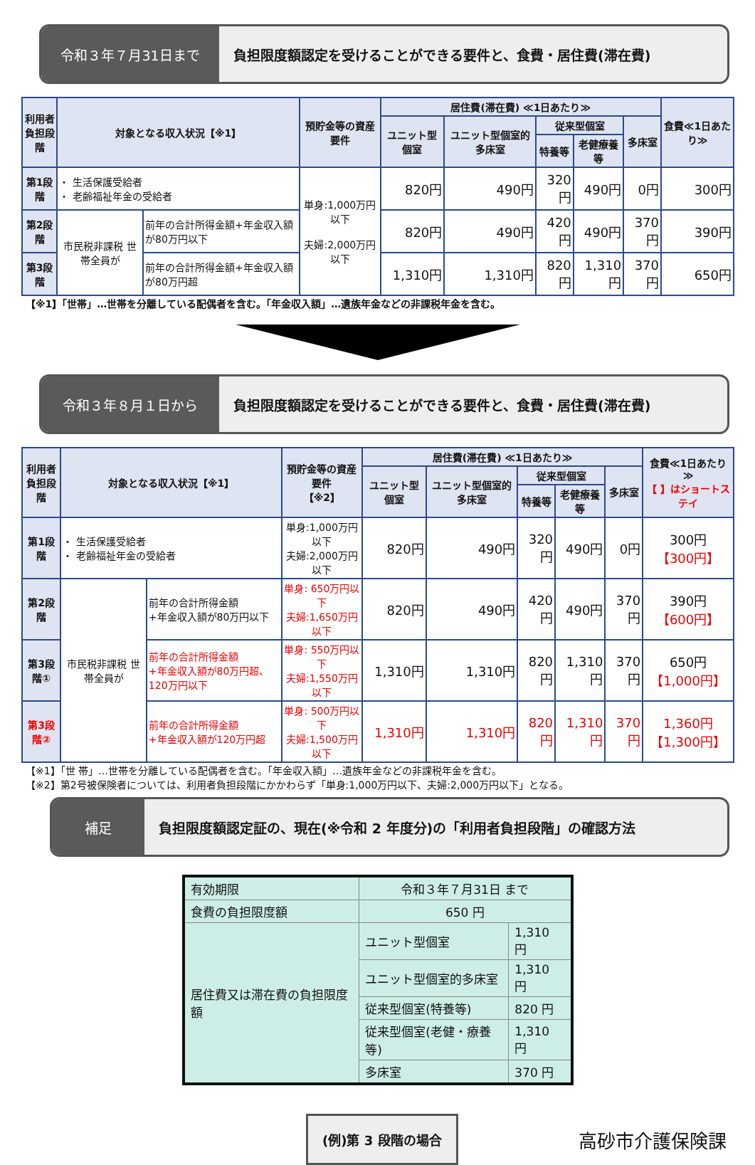令和３年７月31日まで 負担限度額認定を受けることができる要件と、食費・居住費(滞在費)
| 利用者 負担段階 | 対象となる収入状況【※1】 | | 預貯金等の資産要件 | 居住費(滞在費) ≪1日あたり≫ | | | | | 食費≪1日あたり≫ |
| --- | --- | --- | --- | --- | --- | --- | --- | --- | --- |
| | | | | ユニット型個室 | ユニット型個室的多床室 | 従来型個室 | | 多床室 | |
| | | | | | | 特養等 | 老健療養等 | | |
| 第1段階 | ・ 生活保護受給者 ・ 老齢福祉年金の受給者 | | 単身:1,000万円以下 夫婦:2,000万円以下 | 820円 | 490円 | 320円 | 490円 | 0円 | 300円 |
| 第2段階 | 市民税非課税 世帯全員が | 前年の合計所得金額+年金収入額が80万円以下 | | 820円 | 490円 | 420円 | 490円 | 370円 | 390円 |
| 第3段階 | | 前年の合計所得金額+年金収入額が80万円超 | | 1,310円 | 1,310円 | 820円 | 1,310円 | 370円 | 650円 |
【※1】「世帯」…世帯を分離している配偶者を含む。「年金収入額」…遺族年金などの非課税年金を含む。
令和３年８月１日から 負担限度額認定を受けることができる要件と、食費・居住費(滞在費)
| 利用者 負担段階 | 対象となる収入状況【※1】 | | 預貯金等の資産要件 【※2】 | 居住費(滞在費) ≪1日あたり≫ | | | | | 食費≪1日あたり≫ 【 】はショートステイ |
| --- | --- | --- | --- | --- | --- | --- | --- | --- | --- |
| | | | | ユニット型個室 | ユニット型個室的多床室 | 従来型個室 | | 多床室 | |
| | | | | | | 特養等 | 老健療養等 | | |
| 第1段階 | ・ 生活保護受給者 ・ 老齢福祉年金の受給者 | | 単身:1,000万円以下 夫婦:2,000万円以下 | 820円 | 490円 | 320円 | 490円 | 0円 | 300円 【300円】 |
| 第2段階 | 市民税非課税 世帯全員が | 前年の合計所得金額 +年金収入額が80万円以下 | 単身: 650万円以下 夫婦:1,650万円以下 | 820円 | 490円 | 420円 | 490円 | 370円 | 390円 【600円】 |
| 第3段階① | | 前年の合計所得金額 +年金収入額が80万円超、120万円以下 | 単身: 550万円以下 夫婦:1,550万円以下 | 1,310円 | 1,310円 | 820円 | 1,310円 | 370円 | 650円 【1,000円】 |
| 第3段階② | | 前年の合計所得金額 +年金収入額が120万円超 | 単身: 500万円以下 夫婦:1,500万円以下 | 1,310円 | 1,310円 | 820円 | 1,310円 | 370円 | 1,360円 【1,300円】 |
【※1】「世 帯」…世帯を分離している配偶者を含む。「年金収入額」…遺族年金などの非課税年金を含む。
【※2】第2号被保険者については、利用者負担段階にかかわらず「単身:1,000万円以下、夫婦:2,000万円以下」となる。
補足 負担限度額認定証の、現在(※令和 2 年度分)の「利用者負担段階」の確認方法
| 有効期限 | 令和３年７月31日 まで | |
| 食費の負担限度額 | 650 円 | |
| 居住費又は滞在費の負担限度額 | ユニット型個室 | 1,310 円 |
| | ユニット型個室的多床室 | 1,310 円 |
| | 従来型個室(特養等) | 820 円 |
| | 従来型個室(老健・療養等) | 1,310 円 |
| | 多床室 | 370 円 |
(例)第 3 段階の場合
高砂市介護保険課